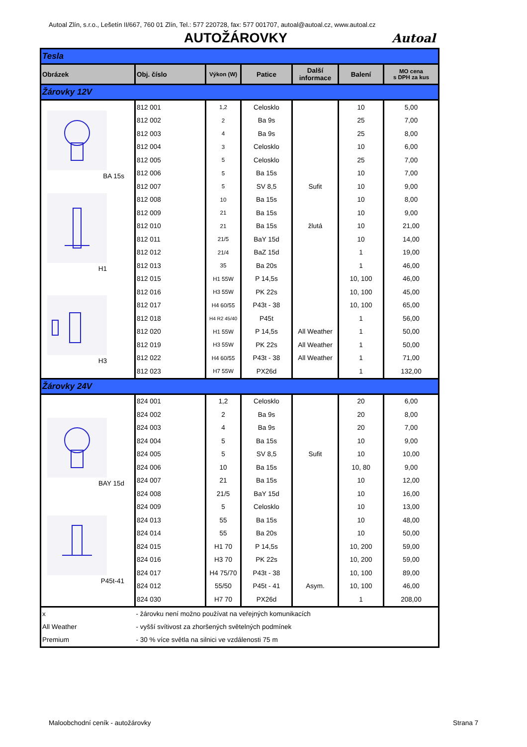Autoal Zlín, s.r.o., Lešetín II/667, 760 01 Zlín, Tel.: 577 220728, fax: 577 001707, autoal@autoal.cz, www.autoal.cz
AUTOŽÁROVKY
Autoal
| Tesla | | | | | | |
| Obrázek | Obj. číslo | Výkon (W) | Patice | Další informace | Balení | MO cena s DPH za kus |
| Žárovky 12V | | | | | | |
| BA 15s | 812 001 | 1,2 | Celosklo | | 10 | 5,00 |
| | 812 002 | 2 | Ba 9s | | 25 | 7,00 |
| | 812 003 | 4 | Ba 9s | | 25 | 8,00 |
| | 812 004 | 3 | Celosklo | | 10 | 6,00 |
| | 812 005 | 5 | Celosklo | | 25 | 7,00 |
| | 812 006 | 5 | Ba 15s | | 10 | 7,00 |
| H1 | 812 007 | 5 | SV 8,5 | Sufit | 10 | 9,00 |
| | 812 008 | 10 | Ba 15s | | 10 | 8,00 |
| | 812 009 | 21 | Ba 15s | | 10 | 9,00 |
| | 812 010 | 21 | Ba 15s | žlutá | 10 | 21,00 |
| | 812 011 | 21/5 | BaY 15d | | 10 | 14,00 |
| | 812 012 | 21/4 | BaZ 15d | | 1 | 19,00 |
| | 812 013 | 35 | Ba 20s | | 1 | 46,00 |
| H3 | 812 015 | H1 55W | P 14,5s | | 10, 100 | 46,00 |
| | 812 016 | H3 55W | PK 22s | | 10, 100 | 45,00 |
| | 812 017 | H4 60/55 | P43t - 38 | | 10, 100 | 65,00 |
| | 812 018 | H4 R2 45/40 | P45t | | 1 | 56,00 |
| | 812 020 | H1 55W | P 14,5s | All Weather | 1 | 50,00 |
| | 812 019 | H3 55W | PK 22s | All Weather | 1 | 50,00 |
| | 812 022 | H4 60/55 | P43t - 38 | All Weather | 1 | 71,00 |
| | 812 023 | H7 55W | PX26d | | 1 | 132,00 |
| Žárovky 24V | | | | | | |
| BAY 15d | 824 001 | 1,2 | Celosklo | | 20 | 6,00 |
| | 824 002 | 2 | Ba 9s | | 20 | 8,00 |
| | 824 003 | 4 | Ba 9s | | 20 | 7,00 |
| | 824 004 | 5 | Ba 15s | | 10 | 9,00 |
| | 824 005 | 5 | SV 8,5 | Sufit | 10 | 10,00 |
| | 824 006 | 10 | Ba 15s | | 10, 80 | 9,00 |
| | 824 007 | 21 | Ba 15s | | 10 | 12,00 |
| P45t-41 | 824 008 | 21/5 | BaY 15d | | 10 | 16,00 |
| | 824 009 | 5 | Celosklo | | 10 | 13,00 |
| | 824 013 | 55 | Ba 15s | | 10 | 48,00 |
| | 824 014 | 55 | Ba 20s | | 10 | 50,00 |
| | 824 015 | H1 70 | P 14,5s | | 10, 200 | 59,00 |
| | 824 016 | H3 70 | PK 22s | | 10, 200 | 59,00 |
| | 824 017 | H4 75/70 | P43t - 38 | | 10, 100 | 89,00 |
| | 824 012 | 55/50 | P45t - 41 | Asym. | 10, 100 | 46,00 |
| | 824 030 | H7 70 | PX26d | | 1 | 208,00 |
| x | - žárovku není možno používat na veřejných komunikacích | | | | | |
| All Weather | - vyšší svítivost za zhoršených světelných podmínek | | | | | |
| Premium | - 30 % více světla na silnici ve vzdálenosti 75 m | | | | | |
Maloobchodní ceník - autožárovky Strana 7